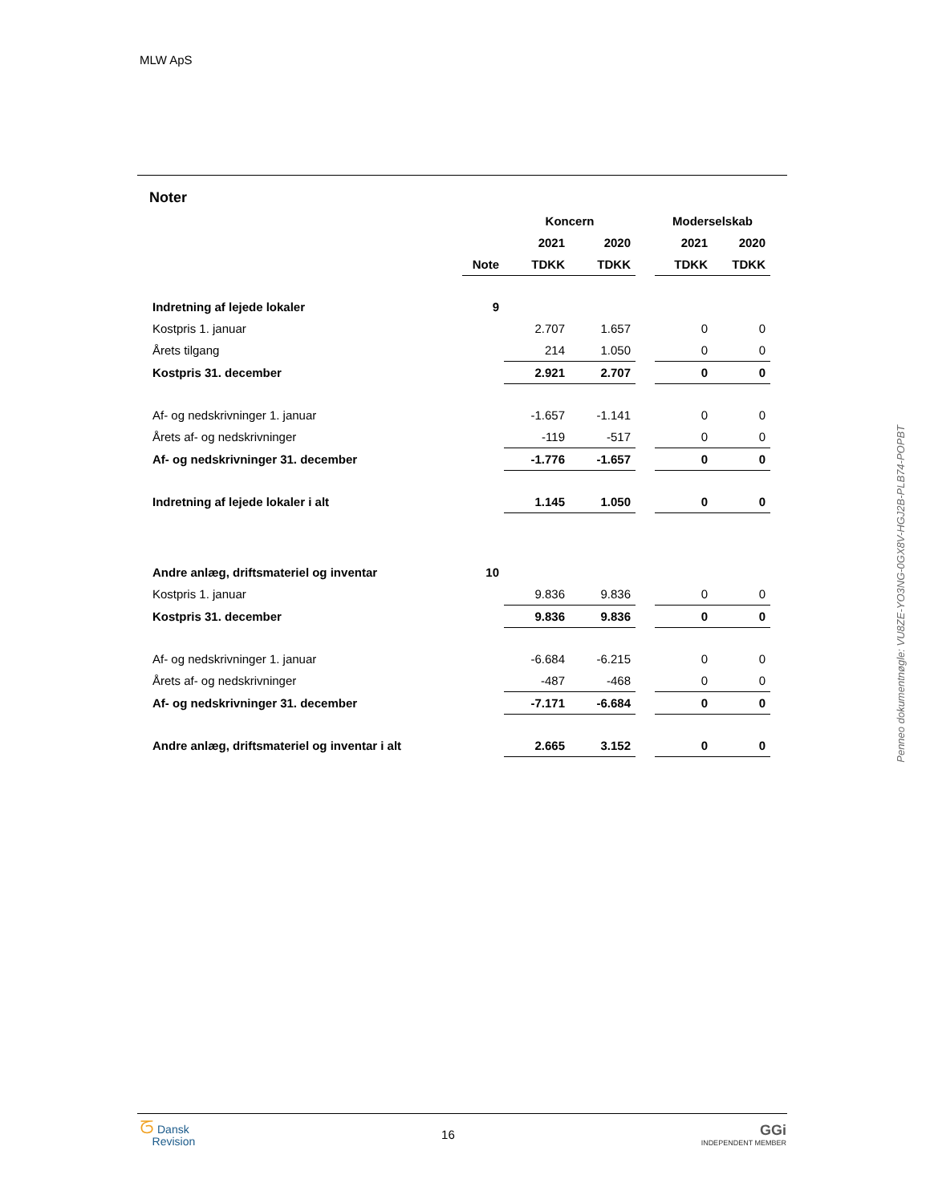MLW ApS
Noter
| | | Koncern | | | Moderselskab | |
| | | 2021 | 2020 | | 2021 | 2020 |
| | Note | TDKK | TDKK | | TDKK | TDKK |
| Indretning af lejede lokaler | 9 | | | | | |
| Kostpris 1. januar | | 2.707 | 1.657 | | 0 | 0 |
| Årets tilgang | | 214 | 1.050 | | 0 | 0 |
| Kostpris 31. december | | 2.921 | 2.707 | | 0 | 0 |
| Af- og nedskrivninger 1. januar | | -1.657 | -1.141 | | 0 | 0 |
| Årets af- og nedskrivninger | | -119 | -517 | | 0 | 0 |
| Af- og nedskrivninger 31. december | | -1.776 | -1.657 | | 0 | 0 |
| Indretning af lejede lokaler i alt | | 1.145 | 1.050 | | 0 | 0 |
| Andre anlæg, driftsmateriel og inventar | 10 | | | | | |
| Kostpris 1. januar | | 9.836 | 9.836 | | 0 | 0 |
| Kostpris 31. december | | 9.836 | 9.836 | | 0 | 0 |
| Af- og nedskrivninger 1. januar | | -6.684 | -6.215 | | 0 | 0 |
| Årets af- og nedskrivninger | | -487 | -468 | | 0 | 0 |
| Af- og nedskrivninger 31. december | | -7.171 | -6.684 | | 0 | 0 |
| Andre anlæg, driftsmateriel og inventar i alt | | 2.665 | 3.152 | | 0 | 0 |
Penneo dokumentnøgle: VU8ZE-YO3NG-0GX8V-HGJ2B-PLB74-POPBT
ᘔ Dansk
Revision
16
GGi
INDEPENDENT MEMBER